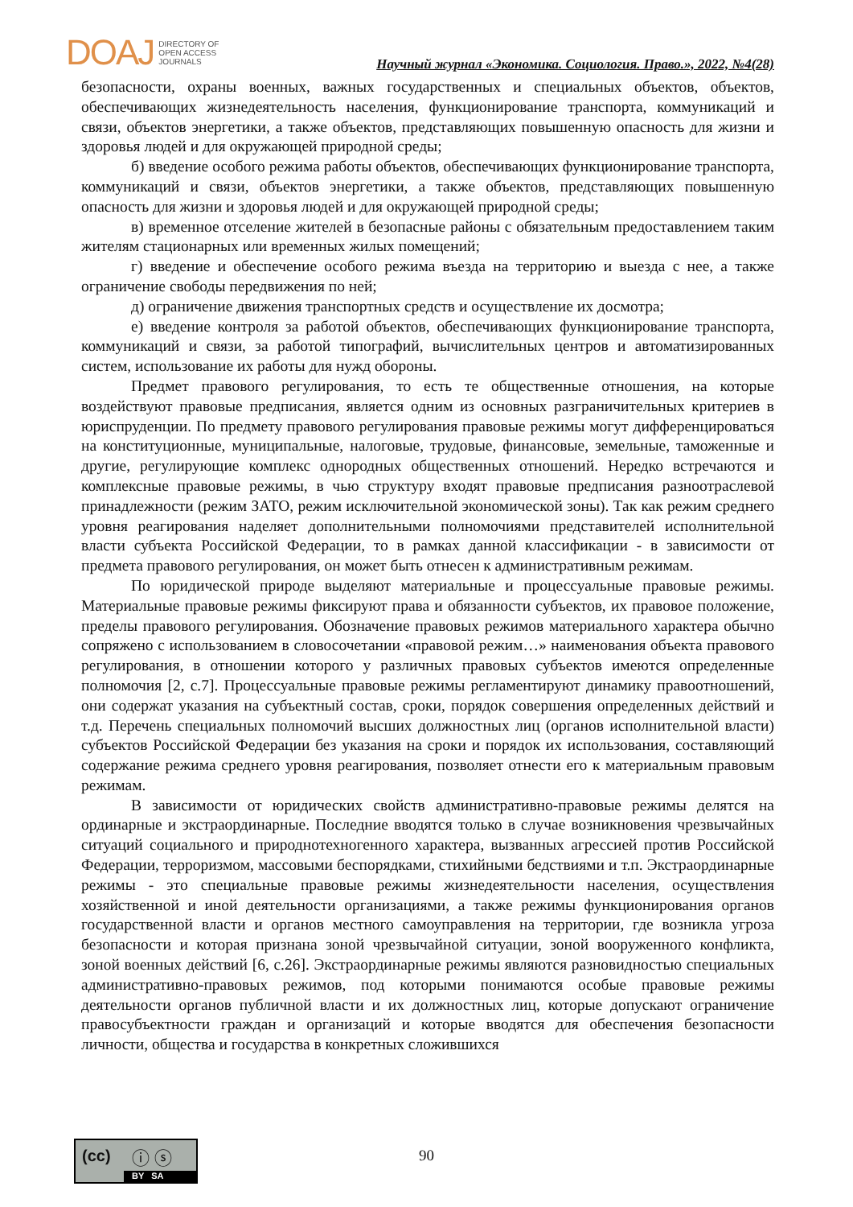DOAJ DIRECTORY OF
OPEN ACCESS
JOURNALS
Научный журнал «Экономика. Социология. Право.», 2022, №4(28)
безопасности, охраны военных, важных государственных и специальных объектов, объектов, обеспечивающих жизнедеятельность населения, функционирование транспорта, коммуникаций и связи, объектов энергетики, а также объектов, представляющих повышенную опасность для жизни и здоровья людей и для окружающей природной среды;
б) введение особого режима работы объектов, обеспечивающих функционирование транспорта, коммуникаций и связи, объектов энергетики, а также объектов, представляющих повышенную опасность для жизни и здоровья людей и для окружающей природной среды;
в) временное отселение жителей в безопасные районы с обязательным предоставлением таким жителям стационарных или временных жилых помещений;
г) введение и обеспечение особого режима въезда на территорию и выезда с нее, а также ограничение свободы передвижения по ней;
д) ограничение движения транспортных средств и осуществление их досмотра;
е) введение контроля за работой объектов, обеспечивающих функционирование транспорта, коммуникаций и связи, за работой типографий, вычислительных центров и автоматизированных систем, использование их работы для нужд обороны.
Предмет правового регулирования, то есть те общественные отношения, на которые воздействуют правовые предписания, является одним из основных разграничительных критериев в юриспруденции. По предмету правового регулирования правовые режимы могут дифференцироваться на конституционные, муниципальные, налоговые, трудовые, финансовые, земельные, таможенные и другие, регулирующие комплекс однородных общественных отношений. Нередко встречаются и комплексные правовые режимы, в чью структуру входят правовые предписания разноотраслевой принадлежности (режим ЗАТО, режим исключительной экономической зоны). Так как режим среднего уровня реагирования наделяет дополнительными полномочиями представителей исполнительной власти субъекта Российской Федерации, то в рамках данной классификации - в зависимости от предмета правового регулирования, он может быть отнесен к административным режимам.
По юридической природе выделяют материальные и процессуальные правовые режимы. Материальные правовые режимы фиксируют права и обязанности субъектов, их правовое положение, пределы правового регулирования. Обозначение правовых режимов материального характера обычно сопряжено с использованием в словосочетании «правовой режим…» наименования объекта правового регулирования, в отношении которого у различных правовых субъектов имеются определенные полномочия [2, с.7]. Процессуальные правовые режимы регламентируют динамику правоотношений, они содержат указания на субъектный состав, сроки, порядок совершения определенных действий и т.д. Перечень специальных полномочий высших должностных лиц (органов исполнительной власти) субъектов Российской Федерации без указания на сроки и порядок их использования, составляющий содержание режима среднего уровня реагирования, позволяет отнести его к материальным правовым режимам.
В зависимости от юридических свойств административно-правовые режимы делятся на ординарные и экстраординарные. Последние вводятся только в случае возникновения чрезвычайных ситуаций социального и природнотехногенного характера, вызванных агрессией против Российской Федерации, терроризмом, массовыми беспорядками, стихийными бедствиями и т.п. Экстраординарные режимы - это специальные правовые режимы жизнедеятельности населения, осуществления хозяйственной и иной деятельности организациями, а также режимы функционирования органов государственной власти и органов местного самоуправления на территории, где возникла угроза безопасности и которая признана зоной чрезвычайной ситуации, зоной вооруженного конфликта, зоной военных действий [6, с.26]. Экстраординарные режимы являются разновидностью специальных административно-правовых режимов, под которыми понимаются особые правовые режимы деятельности органов публичной власти и их должностных лиц, которые допускают ограничение правосубъектности граждан и организаций и которые вводятся для обеспечения безопасности личности, общества и государства в конкретных сложившихся
(cc) ⓘ ⓢ
BY SA
90